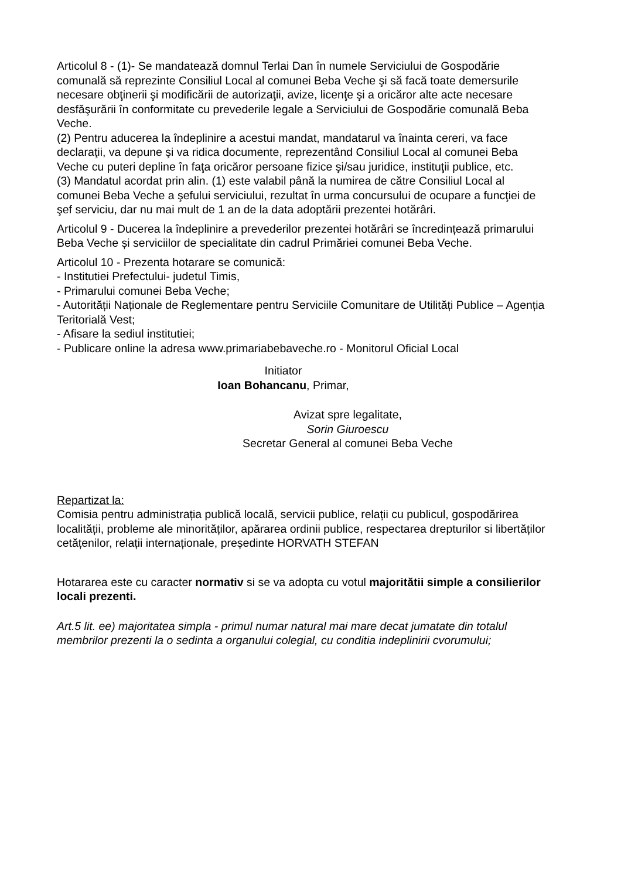Articolul 8 - (1)- Se mandatează domnul Terlai Dan în numele Serviciului de Gospodărie comunală să reprezinte Consiliul Local al comunei Beba Veche şi să facă toate demersurile necesare obţinerii şi modificării de autorizaţii, avize, licenţe şi a oricăror alte acte necesare desfăşurării în conformitate cu prevederile legale a Serviciului de Gospodărie comunală Beba Veche.
(2) Pentru aducerea la îndeplinire a acestui mandat, mandatarul va înainta cereri, va face declaraţii, va depune şi va ridica documente, reprezentând Consiliul Local al comunei Beba Veche cu puteri depline în faţa oricăror persoane fizice şi/sau juridice, instituţii publice, etc.
(3) Mandatul acordat prin alin. (1) este valabil până la numirea de către Consiliul Local al comunei Beba Veche a şefului serviciului, rezultat în urma concursului de ocupare a funcţiei de şef serviciu, dar nu mai mult de 1 an de la data adoptării prezentei hotărâri.
Articolul 9 - Ducerea la îndeplinire a prevederilor prezentei hotărâri se încredințează primarului Beba Veche și serviciilor de specialitate din cadrul Primăriei comunei Beba Veche.
Articolul 10 - Prezenta hotarare se comunică:
- Institutiei Prefectului- judetul Timis,
- Primarului comunei Beba Veche;
- Autorității Naționale de Reglementare pentru Serviciile Comunitare de Utilități Publice – Agenția Teritorială Vest;
- Afisare la sediul institutiei;
- Publicare online la adresa www.primariabebaveche.ro - Monitorul Oficial Local
Initiator
Ioan Bohancanu, Primar,
Avizat spre legalitate,
Sorin Giuroescu
Secretar General al comunei Beba Veche
Repartizat la:
Comisia pentru administrația publică locală, servicii publice, relații cu publicul, gospodărirea localității, probleme ale minorităților, apărarea ordinii publice, respectarea drepturilor si libertăților cetățenilor, relații internaționale, președinte HORVATH STEFAN
Hotararea este cu caracter normativ si se va adopta cu votul majoritătii simple a consilierilor locali prezenti.
Art.5 lit. ee) majoritatea simpla - primul numar natural mai mare decat jumatate din totalul membrilor prezenti la o sedinta a organului colegial, cu conditia indeplinirii cvorumului;